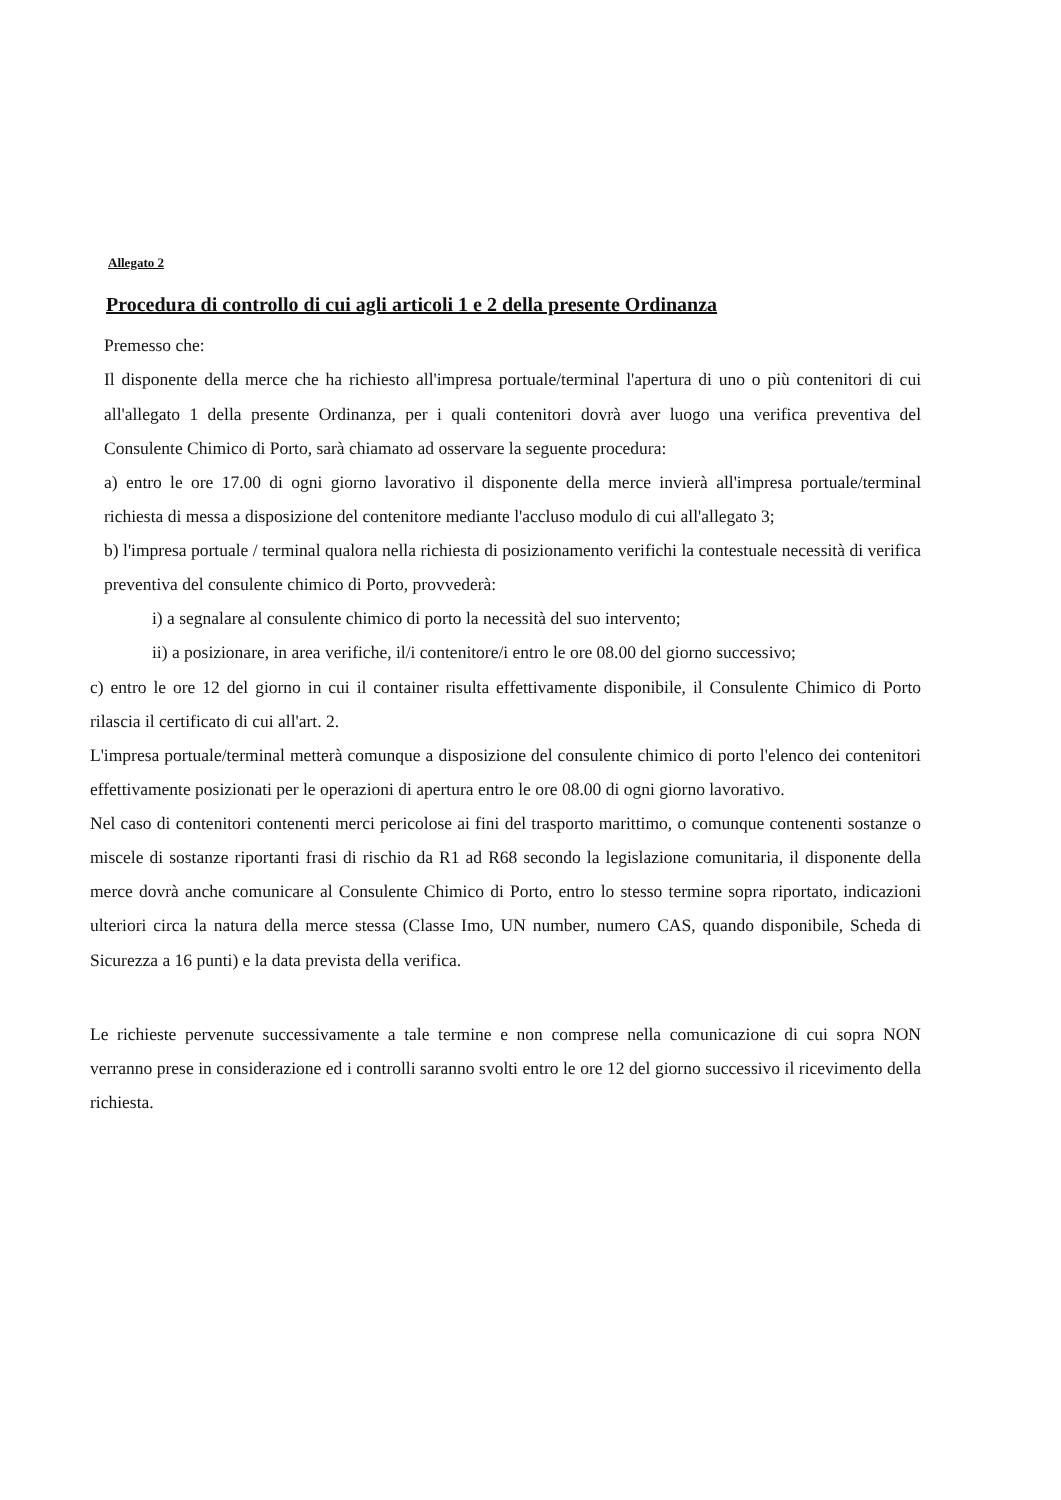Allegato 2
Procedura di controllo di cui agli articoli 1 e 2 della presente Ordinanza
Premesso che:
Il disponente della merce che ha richiesto all'impresa portuale/terminal l'apertura di uno o più contenitori di cui all'allegato 1 della presente Ordinanza, per i quali contenitori dovrà aver luogo una verifica preventiva del Consulente Chimico di Porto, sarà chiamato ad osservare la seguente procedura:
a) entro le ore 17.00 di ogni giorno lavorativo il disponente della merce invierà all'impresa portuale/terminal richiesta di messa a disposizione del contenitore mediante l'accluso modulo di cui all'allegato 3;
b) l'impresa portuale / terminal qualora nella richiesta di posizionamento verifichi la contestuale necessità di verifica preventiva del consulente chimico di Porto, provvederà:
i) a segnalare al consulente chimico di porto la necessità del suo intervento;
ii) a posizionare, in area verifiche, il/i contenitore/i entro le ore 08.00 del giorno successivo;
c) entro le ore 12 del giorno in cui il container risulta effettivamente disponibile, il Consulente Chimico di Porto rilascia il certificato di cui all'art. 2.
L'impresa portuale/terminal metterà comunque a disposizione del consulente chimico di porto l'elenco dei contenitori effettivamente posizionati per le operazioni di apertura entro le ore 08.00 di ogni giorno lavorativo.
Nel caso di contenitori contenenti merci pericolose ai fini del trasporto marittimo, o comunque contenenti sostanze o miscele di sostanze riportanti frasi di rischio da R1 ad R68 secondo la legislazione comunitaria, il disponente della merce dovrà anche comunicare al Consulente Chimico di Porto, entro lo stesso termine sopra riportato, indicazioni ulteriori circa la natura della merce stessa (Classe Imo, UN number, numero CAS, quando disponibile, Scheda di Sicurezza a 16 punti) e la data prevista della verifica.
Le richieste pervenute successivamente a tale termine e non comprese nella comunicazione di cui sopra NON verranno prese in considerazione ed i controlli saranno svolti entro le ore 12 del giorno successivo il ricevimento della richiesta.